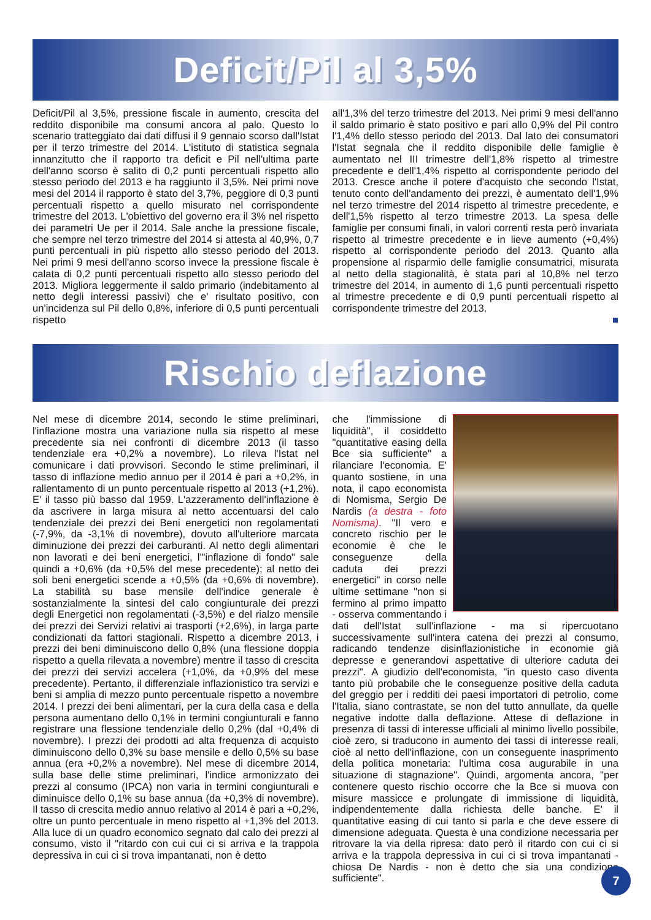Deficit/Pil al 3,5%
Deficit/Pil al 3,5%, pressione fiscale in aumento, crescita del reddito disponibile ma consumi ancora al palo. Questo lo scenario tratteggiato dai dati diffusi il 9 gennaio scorso dall'Istat per il terzo trimestre del 2014. L'istituto di statistica segnala innanzitutto che il rapporto tra deficit e Pil nell'ultima parte dell'anno scorso è salito di 0,2 punti percentuali rispetto allo stesso periodo del 2013 e ha raggiunto il 3,5%. Nei primi nove mesi del 2014 il rapporto è stato del 3,7%, peggiore di 0,3 punti percentuali rispetto a quello misurato nel corrispondente trimestre del 2013. L'obiettivo del governo era il 3% nel rispetto dei parametri Ue per il 2014. Sale anche la pressione fiscale, che sempre nel terzo trimestre del 2014 si attesta al 40,9%, 0,7 punti percentuali in più rispetto allo stesso periodo del 2013. Nei primi 9 mesi dell'anno scorso invece la pressione fiscale è calata di 0,2 punti percentuali rispetto allo stesso periodo del 2013. Migliora leggermente il saldo primario (indebitamento al netto degli interessi passivi) che e' risultato positivo, con un'incidenza sul Pil dello 0,8%, inferiore di 0,5 punti percentuali rispetto
all'1,3% del terzo trimestre del 2013. Nei primi 9 mesi dell'anno il saldo primario è stato positivo e pari allo 0,9% del Pil contro l'1,4% dello stesso periodo del 2013. Dal lato dei consumatori l'Istat segnala che il reddito disponibile delle famiglie è aumentato nel III trimestre dell'1,8% rispetto al trimestre precedente e dell'1,4% rispetto al corrispondente periodo del 2013. Cresce anche il potere d'acquisto che secondo l'Istat, tenuto conto dell'andamento dei prezzi, è aumentato dell'1,9% nel terzo trimestre del 2014 rispetto al trimestre precedente, e dell'1,5% rispetto al terzo trimestre 2013. La spesa delle famiglie per consumi finali, in valori correnti resta però invariata rispetto al trimestre precedente e in lieve aumento (+0,4%) rispetto al corrispondente periodo del 2013. Quanto alla propensione al risparmio delle famiglie consumatrici, misurata al netto della stagionalità, è stata pari al 10,8% nel terzo trimestre del 2014, in aumento di 1,6 punti percentuali rispetto al trimestre precedente e di 0,9 punti percentuali rispetto al corrispondente trimestre del 2013.
■
Rischio deflazione
Nel mese di dicembre 2014, secondo le stime preliminari, l'inflazione mostra una variazione nulla sia rispetto al mese precedente sia nei confronti di dicembre 2013 (il tasso tendenziale era +0,2% a novembre). Lo rileva l'Istat nel comunicare i dati provvisori. Secondo le stime preliminari, il tasso di inflazione medio annuo per il 2014 è pari a +0,2%, in rallentamento di un punto percentuale rispetto al 2013 (+1,2%). E' il tasso più basso dal 1959. L'azzeramento dell'inflazione è da ascrivere in larga misura al netto accentuarsi del calo tendenziale dei prezzi dei Beni energetici non regolamentati (-7,9%, da -3,1% di novembre), dovuto all'ulteriore marcata diminuzione dei prezzi dei carburanti. Al netto degli alimentari non lavorati e dei beni energetici, l'"inflazione di fondo" sale quindi a +0,6% (da +0,5% del mese precedente); al netto dei soli beni energetici scende a +0,5% (da +0,6% di novembre). La stabilità su base mensile dell'indice generale è sostanzialmente la sintesi del calo congiunturale dei prezzi degli Energetici non regolamentati (-3,5%) e del rialzo mensile dei prezzi dei Servizi relativi ai trasporti (+2,6%), in larga parte condizionati da fattori stagionali. Rispetto a dicembre 2013, i prezzi dei beni diminuiscono dello 0,8% (una flessione doppia rispetto a quella rilevata a novembre) mentre il tasso di crescita dei prezzi dei servizi accelera (+1,0%, da +0,9% del mese precedente). Pertanto, il differenziale inflazionistico tra servizi e beni si amplia di mezzo punto percentuale rispetto a novembre 2014. I prezzi dei beni alimentari, per la cura della casa e della persona aumentano dello 0,1% in termini congiunturali e fanno registrare una flessione tendenziale dello 0,2% (dal +0,4% di novembre). I prezzi dei prodotti ad alta frequenza di acquisto diminuiscono dello 0,3% su base mensile e dello 0,5% su base annua (era +0,2% a novembre). Nel mese di dicembre 2014, sulla base delle stime preliminari, l'indice armonizzato dei prezzi al consumo (IPCA) non varia in termini congiunturali e diminuisce dello 0,1% su base annua (da +0,3% di novembre). Il tasso di crescita medio annuo relativo al 2014 è pari a +0,2%, oltre un punto percentuale in meno rispetto al +1,3% del 2013. Alla luce di un quadro economico segnato dal calo dei prezzi al consumo, visto il "ritardo con cui cui ci si arriva e la trappola depressiva in cui ci si trova impantanati, non è detto
che l'immissione di liquidità", il cosiddetto "quantitative easing della Bce sia sufficiente" a rilanciare l'economia. E' quanto sostiene, in una nota, il capo economista di Nomisma, Sergio De Nardis (a destra - foto Nomisma). "Il vero e concreto rischio per le economie è che le conseguenze della caduta dei prezzi energetici" in corso nelle ultime settimane "non si fermino al primo impatto - osserva commentando i dati dell'Istat sull'inflazione - ma si ripercuotano successivamente sull'intera catena dei prezzi al consumo, radicando tendenze disinflazionistiche in economie già depresse e generandovi aspettative di ulteriore caduta dei prezzi". A giudizio dell'economista, "in questo caso diventa tanto più probabile che le conseguenze positive della caduta del greggio per i redditi dei paesi importatori di petrolio, come l'Italia, siano contrastate, se non del tutto annullate, da quelle negative indotte dalla deflazione. Attese di deflazione in presenza di tassi di interesse ufficiali al minimo livello possibile, cioè zero, si traducono in aumento dei tassi di interesse reali, cioè al netto dell'inflazione, con un conseguente inasprimento della politica monetaria: l'ultima cosa augurabile in una situazione di stagnazione". Quindi, argomenta ancora, "per contenere questo rischio occorre che la Bce si muova con misure massicce e prolungate di immissione di liquidità, indipendentemente dalla richiesta delle banche. E' il quantitative easing di cui tanto si parla e che deve essere di dimensione adeguata. Questa è una condizione necessaria per ritrovare la via della ripresa: dato però il ritardo con cui ci si arriva e la trappola depressiva in cui ci si trova impantanati - chiosa De Nardis - non è detto che sia una condizione sufficiente".
7